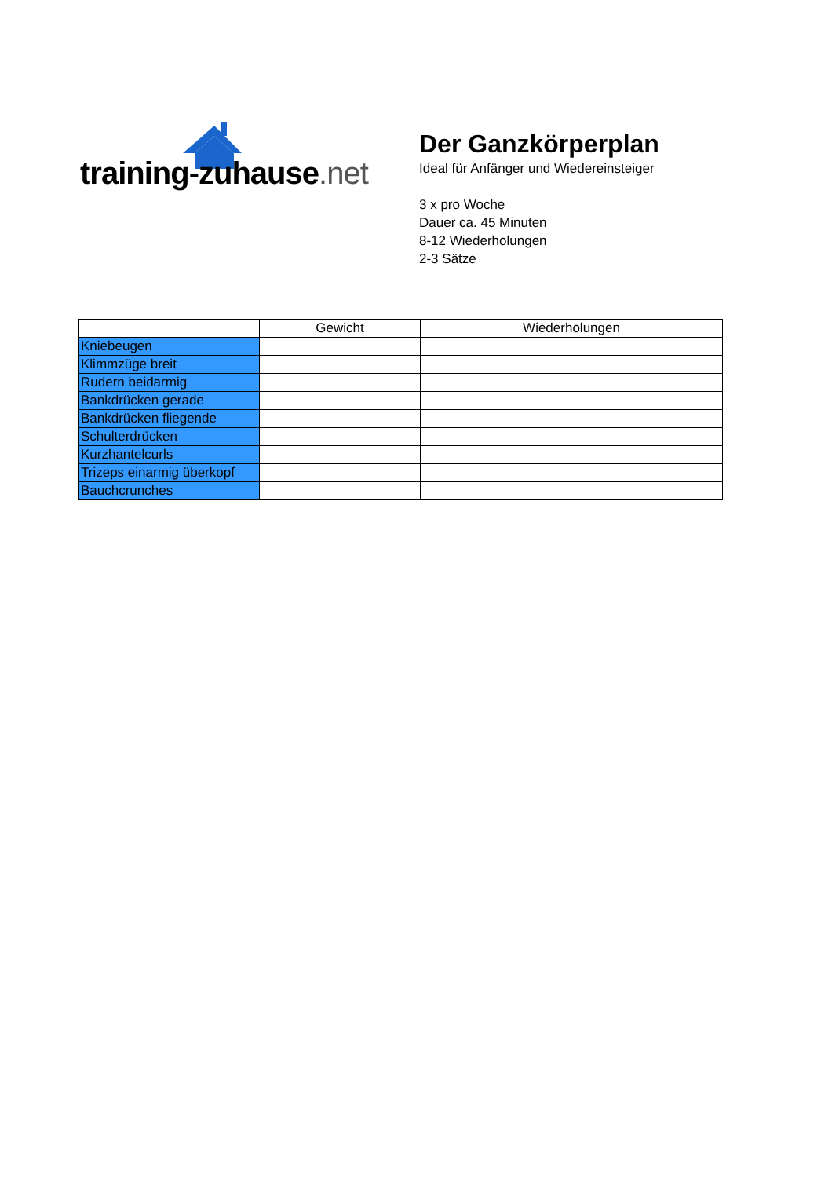training-zuhause.net
Der Ganzkörperplan
Ideal für Anfänger und Wiedereinsteiger
3 x pro Woche
Dauer ca. 45 Minuten
8-12 Wiederholungen
2-3 Sätze
| | Gewicht | Wiederholungen |
| --- | --- | --- |
| Kniebeugen | | |
| Klimmzüge breit | | |
| Rudern beidarmig | | |
| Bankdrücken gerade | | |
| Bankdrücken fliegende | | |
| Schulterdrücken | | |
| Kurzhantelcurls | | |
| Trizeps einarmig überkopf | | |
| Bauchcrunches | | |